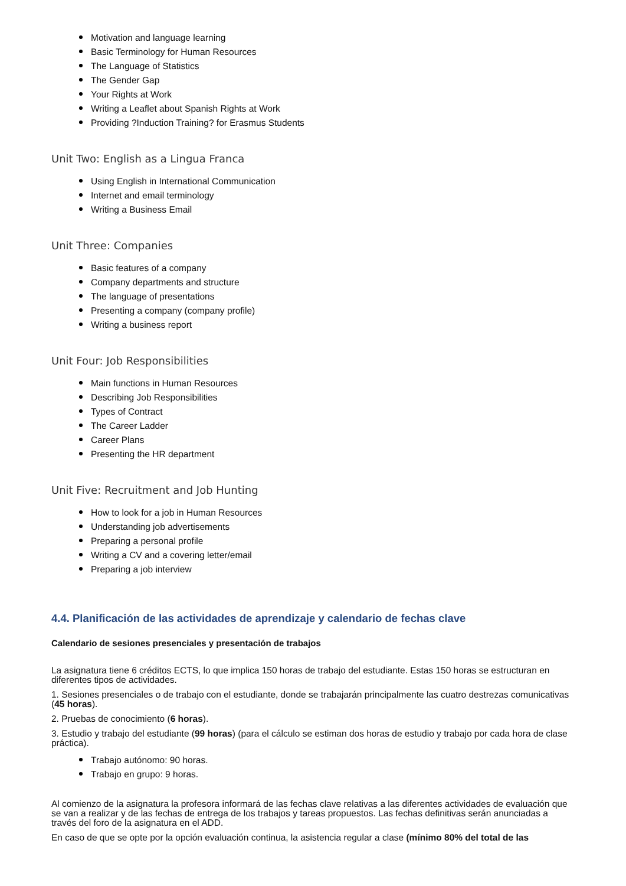Motivation and language learning
Basic Terminology for Human Resources
The Language of Statistics
The Gender Gap
Your Rights at Work
Writing a Leaflet about Spanish Rights at Work
Providing ?Induction Training? for Erasmus Students
Unit Two: English as a Lingua Franca
Using English in International Communication
Internet and email terminology
Writing a Business Email
Unit Three: Companies
Basic features of a company
Company departments and structure
The language of presentations
Presenting a company (company profile)
Writing a business report
Unit Four: Job Responsibilities
Main functions in Human Resources
Describing Job Responsibilities
Types of Contract
The Career Ladder
Career Plans
Presenting the HR department
Unit Five: Recruitment and Job Hunting
How to look for a job in Human Resources
Understanding job advertisements
Preparing a personal profile
Writing a CV and a covering letter/email
Preparing a job interview
4.4. Planificación de las actividades de aprendizaje y calendario de fechas clave
Calendario de sesiones presenciales y presentación de trabajos
La asignatura tiene 6 créditos ECTS, lo que implica 150 horas de trabajo del estudiante. Estas 150 horas se estructuran en diferentes tipos de actividades.
1. Sesiones presenciales o de trabajo con el estudiante, donde se trabajarán principalmente las cuatro destrezas comunicativas (45 horas).
2. Pruebas de conocimiento (6 horas).
3. Estudio y trabajo del estudiante (99 horas) (para el cálculo se estiman dos horas de estudio y trabajo por cada hora de clase práctica).
Trabajo autónomo: 90 horas.
Trabajo en grupo: 9 horas.
Al comienzo de la asignatura la profesora informará de las fechas clave relativas a las diferentes actividades de evaluación que se van a realizar y de las fechas de entrega de los trabajos y tareas propuestos. Las fechas definitivas serán anunciadas a través del foro de la asignatura en el ADD.
En caso de que se opte por la opción evaluación continua, la asistencia regular a clase (mínimo 80% del total de las